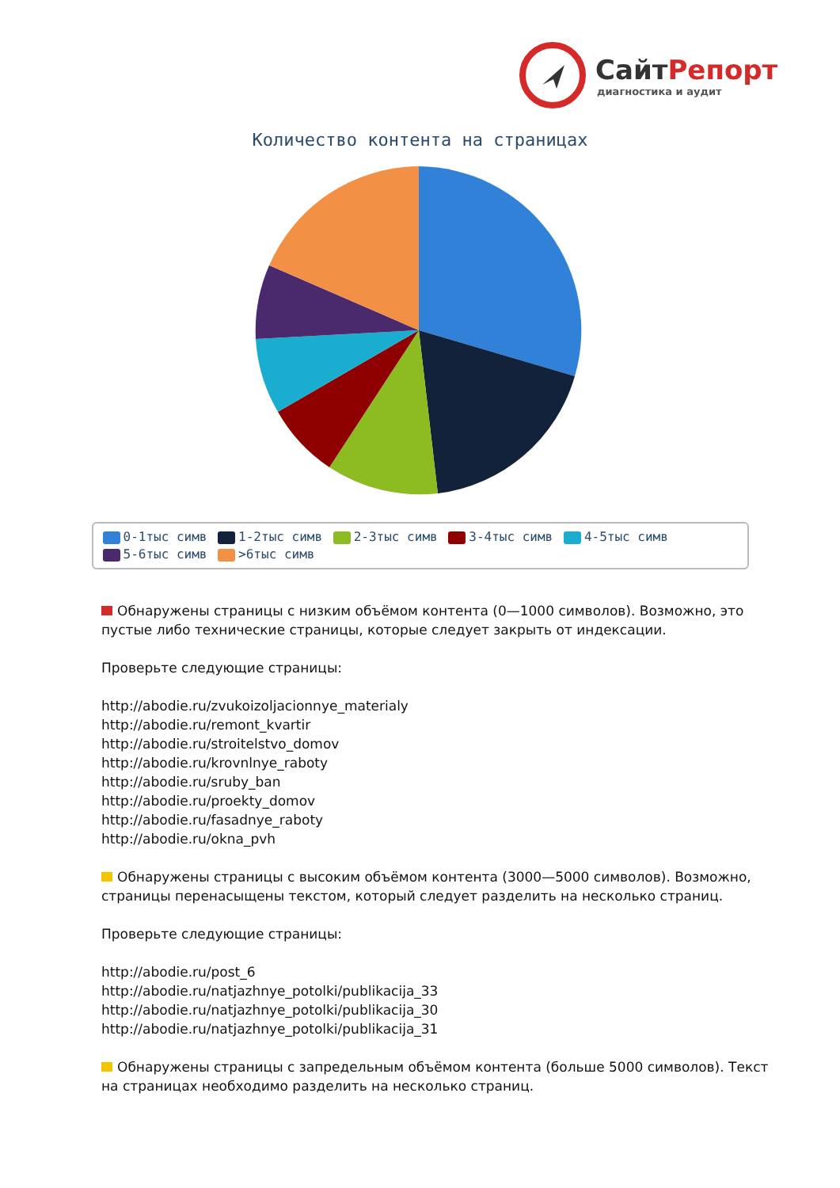СайтРепорт
диагностика и аудит
Количество контента на страницах
0-1тыс симв 1-2тыс симв 2-3тыс симв 3-4тыс симв 4-5тыс симв
5-6тыс симв >6тыс симв
Обнаружены страницы с низким объёмом контента (0—1000 символов). Возможно, это пустые либо технические страницы, которые следует закрыть от индексации.
Проверьте следующие страницы:
http://abodie.ru/zvukoizoljacionnye_materialy
http://abodie.ru/remont_kvartir
http://abodie.ru/stroitelstvo_domov
http://abodie.ru/krovnlnye_raboty
http://abodie.ru/sruby_ban
http://abodie.ru/proekty_domov
http://abodie.ru/fasadnye_raboty
http://abodie.ru/okna_pvh
Обнаружены страницы с высоким объёмом контента (3000—5000 символов). Возможно, страницы перенасыщены текстом, который следует разделить на несколько страниц.
Проверьте следующие страницы:
http://abodie.ru/post_6
http://abodie.ru/natjazhnye_potolki/publikacija_33
http://abodie.ru/natjazhnye_potolki/publikacija_30
http://abodie.ru/natjazhnye_potolki/publikacija_31
Обнаружены страницы с запредельным объёмом контента (больше 5000 символов). Текст на страницах необходимо разделить на несколько страниц.